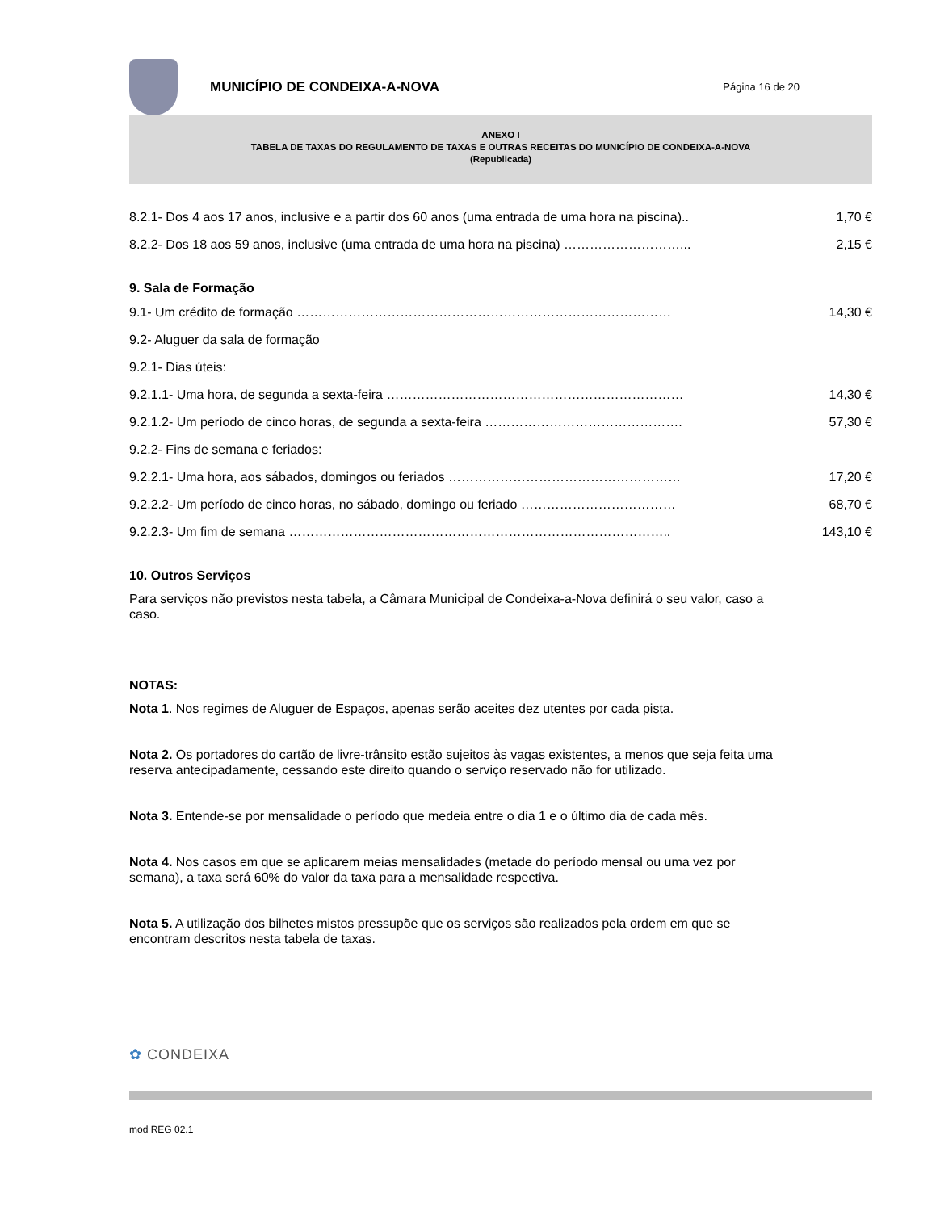MUNICÍPIO DE CONDEIXA-A-NOVA
Página 16 de 20
ANEXO I
TABELA DE TAXAS DO REGULAMENTO DE TAXAS E OUTRAS RECEITAS DO MUNICÍPIO DE CONDEIXA-A-NOVA
(Republicada)
8.2.1- Dos 4 aos 17 anos, inclusive e a partir dos 60 anos (uma entrada de uma hora na piscina).. 1,70 €
8.2.2- Dos 18 aos 59 anos, inclusive (uma entrada de uma hora na piscina) ………………………... 2,15 €
9. Sala de Formação
9.1- Um crédito de formação …………………………………………………………………………… 14,30 €
9.2- Aluguer da sala de formação
9.2.1- Dias úteis:
9.2.1.1- Uma hora, de segunda a sexta-feira …………………………………………………………… 14,30 €
9.2.1.2- Um período de cinco horas, de segunda a sexta-feira ………………………………………. 57,30 €
9.2.2- Fins de semana e feriados:
9.2.2.1- Uma hora, aos sábados, domingos ou feriados ……………………………………………… 17,20 €
9.2.2.2- Um período de cinco horas, no sábado, domingo ou feriado ……………………………… 68,70 €
9.2.2.3- Um fim de semana …………………………………………………………………………….. 143,10 €
10. Outros Serviços
Para serviços não previstos nesta tabela, a Câmara Municipal de Condeixa-a-Nova definirá o seu valor, caso a caso.
NOTAS:
Nota 1. Nos regimes de Aluguer de Espaços, apenas serão aceites dez utentes por cada pista.
Nota 2. Os portadores do cartão de livre-trânsito estão sujeitos às vagas existentes, a menos que seja feita uma reserva antecipadamente, cessando este direito quando o serviço reservado não for utilizado.
Nota 3. Entende-se por mensalidade o período que medeia entre o dia 1 e o último dia de cada mês.
Nota 4. Nos casos em que se aplicarem meias mensalidades (metade do período mensal ou uma vez por semana), a taxa será 60% do valor da taxa para a mensalidade respectiva.
Nota 5. A utilização dos bilhetes mistos pressupõe que os serviços são realizados pela ordem em que se encontram descritos nesta tabela de taxas.
✿ CONDEIXA
mod REG 02.1